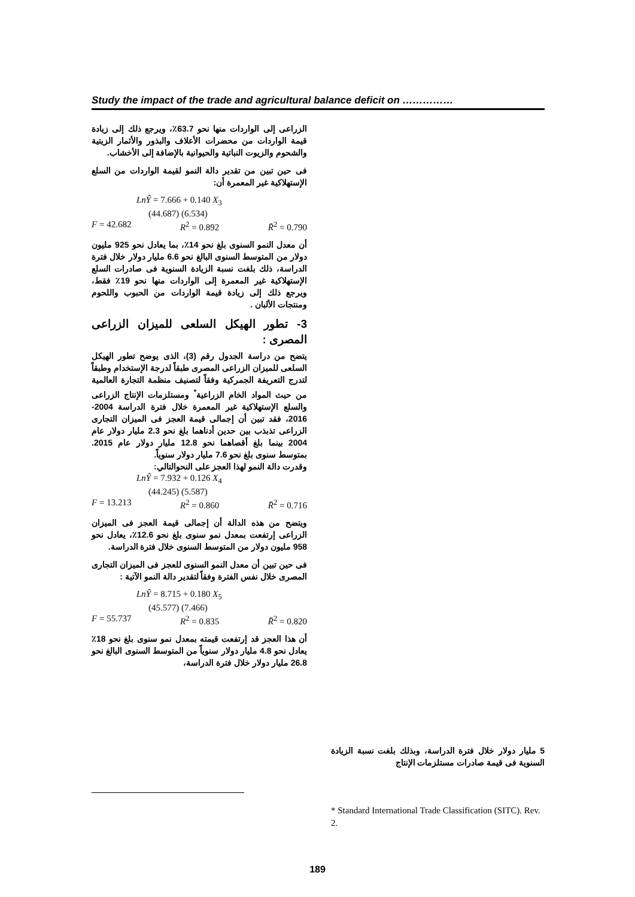Study the impact of the trade and agricultural balance deficit on ……………
الزراعى إلى الواردات منها نحو 63.7٪، ويرجع ذلك إلى زيادة قيمة الواردات من محضرات الأعلاف والبذور والأثمار الزيتية والشحوم والزيوت النباتية والحيوانية بالإضافة إلى الأخشاب.
فى حين تبين من تقدير دالة النمو لقيمة الواردات من السلع الإستهلاكية غير المعمرة أن:
LnŶ = 7.666 + 0.140 X<sub>3</sub>
(44.687) (6.534)
F = 42.682 R<sup>2</sup> = 0.892 R̄<sup>2</sup> = 0.790
أن معدل النمو السنوى بلغ نحو 14٪، بما يعادل نحو 925 مليون دولار من المتوسط السنوى البالغ نحو 6.6 مليار دولار خلال فترة الدراسة، ذلك بلغت نسبة الزيادة السنوية فى صادرات السلع الإستهلاكية غير المعمرة إلى الواردات منها نحو 19٪ فقط، ويرجع ذلك إلى زيادة قيمة الواردات من الحبوب واللحوم ومنتجات الألبان .
3- تطور الهيكل السلعى للميزان الزراعى المصرى :
يتضح من دراسة الجدول رقم (3)، الذى يوضح تطور الهيكل السلعى للميزان الزراعى المصرى طبقاً لدرجة الإستخدام وطبقاً لتدرج التعريفة الجمركية وفقاً لتصنيف منظمة التجارة العالمية من حيث المواد الخام الزراعية<sup>*</sup> ومستلزمات الإنتاج الزراعى والسلع الإستهلاكية غير المعمرة خلال فترة الدراسة 2004-2016، فقد تبين أن إجمالى قيمة العجز فى الميزان التجارى الزراعى تذبذب بين حدين أدناهما بلغ نحو 2.3 مليار دولار عام 2004 بينما بلغ أقصاهما نحو 12.8 مليار دولار عام 2015. بمتوسط سنوى بلغ نحو 7.6 مليار دولار سنوياً.
وقدرت دالة النمو لهذا العجز على النحوالتالي:
LnŶ = 7.932 + 0.126 X<sub>4</sub>
(44.245) (5.587)
F = 13.213 R<sup>2</sup> = 0.860 R̄<sup>2</sup> = 0.716
ويتضح من هذه الدالة أن إجمالى قيمة العجز فى الميزان الزراعى إرتفعت بمعدل نمو سنوى بلغ نحو 12.6٪، يعادل نحو 958 مليون دولار من المتوسط السنوى خلال فترة الدراسة.
فى حين تبين أن معدل النمو السنوى للعجز فى الميزان التجارى المصرى خلال نفس الفترة وفقاً لتقدير دالة النمو الآتية :
LnŶ = 8.715 + 0.180 X<sub>5</sub>
(45.577) (7.466)
F = 55.737 R<sup>2</sup> = 0.835 R̄<sup>2</sup> = 0.820
أن هذا العجز قد إرتفعت قيمته بمعدل نمو سنوى بلغ نحو 18٪ يعادل نحو 4.8 مليار دولار سنوياً من المتوسط السنوى البالغ نحو 26.8 مليار دولار خلال فترة الدراسة،
5 مليار دولار خلال فترة الدراسة، وبذلك بلغت نسبة الزيادة السنوية فى قيمة صادرات مستلزمات الإنتاج
* Standard International Trade Classification (SITC). Rev. 2.
189